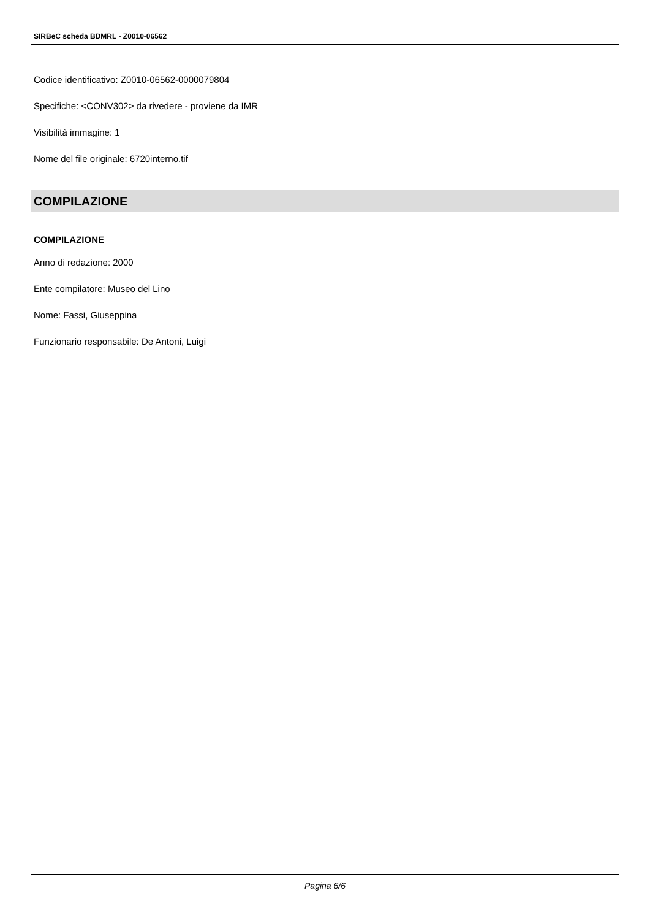SIRBeC scheda BDMRL - Z0010-06562
Codice identificativo: Z0010-06562-0000079804
Specifiche: <CONV302> da rivedere - proviene da IMR
Visibilità immagine: 1
Nome del file originale: 6720interno.tif
COMPILAZIONE
COMPILAZIONE
Anno di redazione: 2000
Ente compilatore: Museo del Lino
Nome: Fassi, Giuseppina
Funzionario responsabile: De Antoni, Luigi
Pagina 6/6